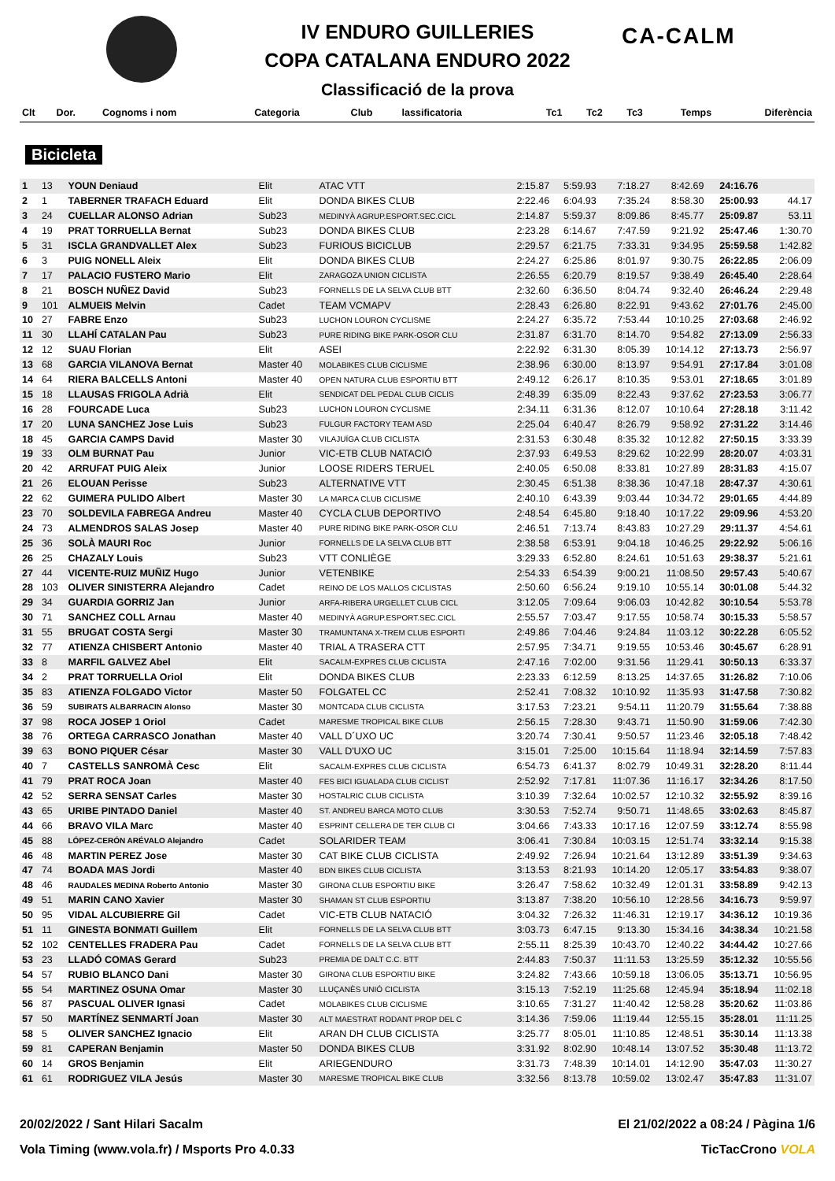CA-CALM
IV ENDURO GUILLERIES
COPA CATALANA ENDURO 2022
Classificació de la prova
| Clt | Dor. | Cognoms i nom | Categoria | Club | lassificatoria | Tc1 | Tc2 | Tc3 | Temps | Diferència |
| --- | --- | --- | --- | --- | --- | --- | --- | --- | --- | --- |
Bicicleta
| 1 | 13 | YOUN Deniaud | Elit | ATAC VTT | 2:15.87 | 5:59.93 | 7:18.27 | 8:42.69 | 24:16.76 | |
| 2 | 1 | TABERNER TRAFACH Eduard | Elit | DONDA BIKES CLUB | 2:22.46 | 6:04.93 | 7:35.24 | 8:58.30 | 25:00.93 | 44.17 |
| 3 | 24 | CUELLAR ALONSO Adrian | Sub23 | MEDINYÀ AGRUP.ESPORT.SEC.CICL | 2:14.87 | 5:59.37 | 8:09.86 | 8:45.77 | 25:09.87 | 53.11 |
| 4 | 19 | PRAT TORRUELLA Bernat | Sub23 | DONDA BIKES CLUB | 2:23.28 | 6:14.67 | 7:47.59 | 9:21.92 | 25:47.46 | 1:30.70 |
| 5 | 31 | ISCLA GRANDVALLET Alex | Sub23 | FURIOUS BICICLUB | 2:29.57 | 6:21.75 | 7:33.31 | 9:34.95 | 25:59.58 | 1:42.82 |
| 6 | 3 | PUIG NONELL Aleix | Elit | DONDA BIKES CLUB | 2:24.27 | 6:25.86 | 8:01.97 | 9:30.75 | 26:22.85 | 2:06.09 |
| 7 | 17 | PALACIO FUSTERO Mario | Elit | ZARAGOZA UNION CICLISTA | 2:26.55 | 6:20.79 | 8:19.57 | 9:38.49 | 26:45.40 | 2:28.64 |
| 8 | 21 | BOSCH NUÑEZ David | Sub23 | FORNELLS DE LA SELVA CLUB BTT | 2:32.60 | 6:36.50 | 8:04.74 | 9:32.40 | 26:46.24 | 2:29.48 |
| 9 | 101 | ALMUEIS Melvin | Cadet | TEAM VCMAPV | 2:28.43 | 6:26.80 | 8:22.91 | 9:43.62 | 27:01.76 | 2:45.00 |
| 10 | 27 | FABRE Enzo | Sub23 | LUCHON LOURON CYCLISME | 2:24.27 | 6:35.72 | 7:53.44 | 10:10.25 | 27:03.68 | 2:46.92 |
| 11 | 30 | LLAHÍ CATALAN Pau | Sub23 | PURE RIDING BIKE PARK-OSOR CLU | 2:31.87 | 6:31.70 | 8:14.70 | 9:54.82 | 27:13.09 | 2:56.33 |
| 12 | 12 | SUAU Florian | Elit | ASEI | 2:22.92 | 6:31.30 | 8:05.39 | 10:14.12 | 27:13.73 | 2:56.97 |
| 13 | 68 | GARCIA VILANOVA Bernat | Master 40 | MOLABIKES CLUB CICLISME | 2:38.96 | 6:30.00 | 8:13.97 | 9:54.91 | 27:17.84 | 3:01.08 |
| 14 | 64 | RIERA BALCELLS Antoni | Master 40 | OPEN NATURA CLUB ESPORTIU BTT | 2:49.12 | 6:26.17 | 8:10.35 | 9:53.01 | 27:18.65 | 3:01.89 |
| 15 | 18 | LLAUSAS FRIGOLA Adrià | Elit | SENDICAT DEL PEDAL CLUB CICLIS | 2:48.39 | 6:35.09 | 8:22.43 | 9:37.62 | 27:23.53 | 3:06.77 |
| 16 | 28 | FOURCADE Luca | Sub23 | LUCHON LOURON CYCLISME | 2:34.11 | 6:31.36 | 8:12.07 | 10:10.64 | 27:28.18 | 3:11.42 |
| 17 | 20 | LUNA SANCHEZ Jose Luis | Sub23 | FULGUR FACTORY TEAM ASD | 2:25.04 | 6:40.47 | 8:26.79 | 9:58.92 | 27:31.22 | 3:14.46 |
| 18 | 45 | GARCIA CAMPS David | Master 30 | VILAJUÏGA CLUB CICLISTA | 2:31.53 | 6:30.48 | 8:35.32 | 10:12.82 | 27:50.15 | 3:33.39 |
| 19 | 33 | OLM BURNAT Pau | Junior | VIC-ETB CLUB NATACIÓ | 2:37.93 | 6:49.53 | 8:29.62 | 10:22.99 | 28:20.07 | 4:03.31 |
| 20 | 42 | ARRUFAT PUIG Aleix | Junior | LOOSE RIDERS TERUEL | 2:40.05 | 6:50.08 | 8:33.81 | 10:27.89 | 28:31.83 | 4:15.07 |
| 21 | 26 | ELOUAN Perisse | Sub23 | ALTERNATIVE VTT | 2:30.45 | 6:51.38 | 8:38.36 | 10:47.18 | 28:47.37 | 4:30.61 |
| 22 | 62 | GUIMERA PULIDO Albert | Master 30 | LA MARCA CLUB CICLISME | 2:40.10 | 6:43.39 | 9:03.44 | 10:34.72 | 29:01.65 | 4:44.89 |
| 23 | 70 | SOLDEVILA FABREGA Andreu | Master 40 | CYCLA CLUB DEPORTIVO | 2:48.54 | 6:45.80 | 9:18.40 | 10:17.22 | 29:09.96 | 4:53.20 |
| 24 | 73 | ALMENDROS SALAS Josep | Master 40 | PURE RIDING BIKE PARK-OSOR CLU | 2:46.51 | 7:13.74 | 8:43.83 | 10:27.29 | 29:11.37 | 4:54.61 |
| 25 | 36 | SOLÀ MAURI Roc | Junior | FORNELLS DE LA SELVA CLUB BTT | 2:38.58 | 6:53.91 | 9:04.18 | 10:46.25 | 29:22.92 | 5:06.16 |
| 26 | 25 | CHAZALY Louis | Sub23 | VTT CONLIÈGE | 3:29.33 | 6:52.80 | 8:24.61 | 10:51.63 | 29:38.37 | 5:21.61 |
| 27 | 44 | VICENTE-RUIZ MUÑIZ Hugo | Junior | VETENBIKE | 2:54.33 | 6:54.39 | 9:00.21 | 11:08.50 | 29:57.43 | 5:40.67 |
| 28 | 103 | OLIVER SINISTERRA Alejandro | Cadet | REINO DE LOS MALLOS CICLISTAS | 2:50.60 | 6:56.24 | 9:19.10 | 10:55.14 | 30:01.08 | 5:44.32 |
| 29 | 34 | GUARDIA GORRIZ Jan | Junior | ARFA-RIBERA URGELLET CLUB CICL | 3:12.05 | 7:09.64 | 9:06.03 | 10:42.82 | 30:10.54 | 5:53.78 |
| 30 | 71 | SANCHEZ COLL Arnau | Master 40 | MEDINYÀ AGRUP.ESPORT.SEC.CICL | 2:55.57 | 7:03.47 | 9:17.55 | 10:58.74 | 30:15.33 | 5:58.57 |
| 31 | 55 | BRUGAT COSTA Sergi | Master 30 | TRAMUNTANA X-TREM CLUB ESPORTI | 2:49.86 | 7:04.46 | 9:24.84 | 11:03.12 | 30:22.28 | 6:05.52 |
| 32 | 77 | ATIENZA CHISBERT Antonio | Master 40 | TRIAL A TRASERA CTT | 2:57.95 | 7:34.71 | 9:19.55 | 10:53.46 | 30:45.67 | 6:28.91 |
| 33 | 8 | MARFIL GALVEZ Abel | Elit | SACALM-EXPRES CLUB CICLISTA | 2:47.16 | 7:02.00 | 9:31.56 | 11:29.41 | 30:50.13 | 6:33.37 |
| 34 | 2 | PRAT TORRUELLA Oriol | Elit | DONDA BIKES CLUB | 2:23.33 | 6:12.59 | 8:13.25 | 14:37.65 | 31:26.82 | 7:10.06 |
| 35 | 83 | ATIENZA FOLGADO Victor | Master 50 | FOLGATEL CC | 2:52.41 | 7:08.32 | 10:10.92 | 11:35.93 | 31:47.58 | 7:30.82 |
| 36 | 59 | SUBIRATS ALBARRACIN Alonso | Master 30 | MONTCADA CLUB CICLISTA | 3:17.53 | 7:23.21 | 9:54.11 | 11:20.79 | 31:55.64 | 7:38.88 |
| 37 | 98 | ROCA JOSEP 1 Oriol | Cadet | MARESME TROPICAL BIKE CLUB | 2:56.15 | 7:28.30 | 9:43.71 | 11:50.90 | 31:59.06 | 7:42.30 |
| 38 | 76 | ORTEGA CARRASCO Jonathan | Master 40 | VALL D´UXO UC | 3:20.74 | 7:30.41 | 9:50.57 | 11:23.46 | 32:05.18 | 7:48.42 |
| 39 | 63 | BONO PIQUER César | Master 30 | VALL D'UXO UC | 3:15.01 | 7:25.00 | 10:15.64 | 11:18.94 | 32:14.59 | 7:57.83 |
| 40 | 7 | CASTELLS SANROMÀ Cesc | Elit | SACALM-EXPRES CLUB CICLISTA | 6:54.73 | 6:41.37 | 8:02.79 | 10:49.31 | 32:28.20 | 8:11.44 |
| 41 | 79 | PRAT ROCA Joan | Master 40 | FES BICI IGUALADA CLUB CICLIST | 2:52.92 | 7:17.81 | 11:07.36 | 11:16.17 | 32:34.26 | 8:17.50 |
| 42 | 52 | SERRA SENSAT Carles | Master 30 | HOSTALRIC CLUB CICLISTA | 3:10.39 | 7:32.64 | 10:02.57 | 12:10.32 | 32:55.92 | 8:39.16 |
| 43 | 65 | URIBE PINTADO Daniel | Master 40 | ST. ANDREU BARCA MOTO CLUB | 3:30.53 | 7:52.74 | 9:50.71 | 11:48.65 | 33:02.63 | 8:45.87 |
| 44 | 66 | BRAVO VILA Marc | Master 40 | ESPRINT CELLERA DE TER CLUB CI | 3:04.66 | 7:43.33 | 10:17.16 | 12:07.59 | 33:12.74 | 8:55.98 |
| 45 | 88 | LÓPEZ-CERÓN ARÉVALO Alejandro | Cadet | SOLARIDER TEAM | 3:06.41 | 7:30.84 | 10:03.15 | 12:51.74 | 33:32.14 | 9:15.38 |
| 46 | 48 | MARTIN PEREZ Jose | Master 30 | CAT BIKE CLUB CICLISTA | 2:49.92 | 7:26.94 | 10:21.64 | 13:12.89 | 33:51.39 | 9:34.63 |
| 47 | 74 | BOADA MAS Jordi | Master 40 | BDN BIKES CLUB CICLISTA | 3:13.53 | 8:21.93 | 10:14.20 | 12:05.17 | 33:54.83 | 9:38.07 |
| 48 | 46 | RAUDALES MEDINA Roberto Antonio | Master 30 | GIRONA CLUB ESPORTIU BIKE | 3:26.47 | 7:58.62 | 10:32.49 | 12:01.31 | 33:58.89 | 9:42.13 |
| 49 | 51 | MARIN CANO Xavier | Master 30 | SHAMAN ST CLUB ESPORTIU | 3:13.87 | 7:38.20 | 10:56.10 | 12:28.56 | 34:16.73 | 9:59.97 |
| 50 | 95 | VIDAL ALCUBIERRE Gil | Cadet | VIC-ETB CLUB NATACIÓ | 3:04.32 | 7:26.32 | 11:46.31 | 12:19.17 | 34:36.12 | 10:19.36 |
| 51 | 11 | GINESTA BONMATI Guillem | Elit | FORNELLS DE LA SELVA CLUB BTT | 3:03.73 | 6:47.15 | 9:13.30 | 15:34.16 | 34:38.34 | 10:21.58 |
| 52 | 102 | CENTELLES FRADERA Pau | Cadet | FORNELLS DE LA SELVA CLUB BTT | 2:55.11 | 8:25.39 | 10:43.70 | 12:40.22 | 34:44.42 | 10:27.66 |
| 53 | 23 | LLADÓ COMAS Gerard | Sub23 | PREMIA DE DALT C.C. BTT | 2:44.83 | 7:50.37 | 11:11.53 | 13:25.59 | 35:12.32 | 10:55.56 |
| 54 | 57 | RUBIO BLANCO Dani | Master 30 | GIRONA CLUB ESPORTIU BIKE | 3:24.82 | 7:43.66 | 10:59.18 | 13:06.05 | 35:13.71 | 10:56.95 |
| 55 | 54 | MARTINEZ OSUNA Omar | Master 30 | LLUÇANÈS UNIÓ CICLISTA | 3:15.13 | 7:52.19 | 11:25.68 | 12:45.94 | 35:18.94 | 11:02.18 |
| 56 | 87 | PASCUAL OLIVER Ignasi | Cadet | MOLABIKES CLUB CICLISME | 3:10.65 | 7:31.27 | 11:40.42 | 12:58.28 | 35:20.62 | 11:03.86 |
| 57 | 50 | MARTÍNEZ SENMARTÍ Joan | Master 30 | ALT MAESTRAT RODANT PROP DEL C | 3:14.36 | 7:59.06 | 11:19.44 | 12:55.15 | 35:28.01 | 11:11.25 |
| 58 | 5 | OLIVER SANCHEZ Ignacio | Elit | ARAN DH CLUB CICLISTA | 3:25.77 | 8:05.01 | 11:10.85 | 12:48.51 | 35:30.14 | 11:13.38 |
| 59 | 81 | CAPERAN Benjamin | Master 50 | DONDA BIKES CLUB | 3:31.92 | 8:02.90 | 10:48.14 | 13:07.52 | 35:30.48 | 11:13.72 |
| 60 | 14 | GROS Benjamin | Elit | ARIEGENDURO | 3:31.73 | 7:48.39 | 10:14.01 | 14:12.90 | 35:47.03 | 11:30.27 |
| 61 | 61 | RODRIGUEZ VILA Jesús | Master 30 | MARESME TROPICAL BIKE CLUB | 3:32.56 | 8:13.78 | 10:59.02 | 13:02.47 | 35:47.83 | 11:31.07 |
20/02/2022 / Sant Hilari Sacalm El 21/02/2022 a 08:24 / Pàgina 1/6
Vola Timing (www.vola.fr) / Msports Pro 4.0.33 TicTacCrono VOLA